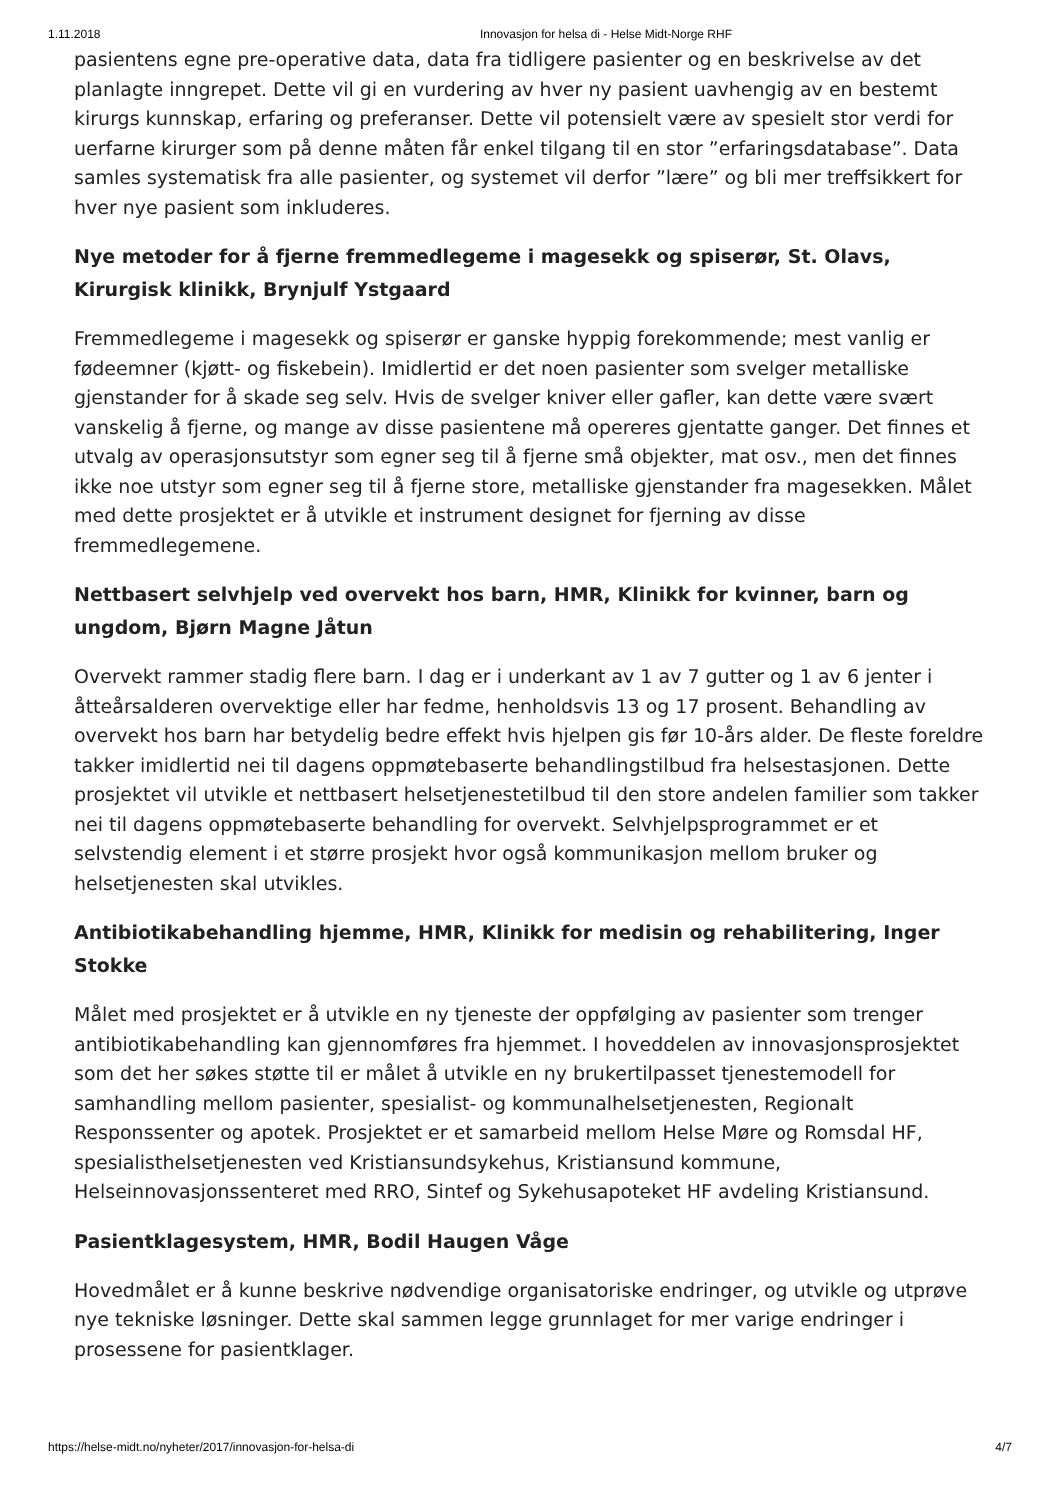1.11.2018 Innovasjon for helsa di - Helse Midt-Norge RHF
pasientens egne pre-operative data, data fra tidligere pasienter og en beskrivelse av det planlagte inngrepet. Dette vil gi en vurdering av hver ny pasient uavhengig av en bestemt kirurgs kunnskap, erfaring og preferanser. Dette vil potensielt være av spesielt stor verdi for uerfarne kirurger som på denne måten får enkel tilgang til en stor ”erfaringsdatabase”. Data samles systematisk fra alle pasienter, og systemet vil derfor ”lære” og bli mer treffsikkert for hver nye pasient som inkluderes.
Nye metoder for å fjerne fremmedlegeme i magesekk og spiserør, St. Olavs, Kirurgisk klinikk, Brynjulf Ystgaard
Fremmedlegeme i magesekk og spiserør er ganske hyppig forekommende; mest vanlig er fødeemner (kjøtt- og fiskebein). Imidlertid er det noen pasienter som svelger metalliske gjenstander for å skade seg selv. Hvis de svelger kniver eller gafler, kan dette være svært vanskelig å fjerne, og mange av disse pasientene må opereres gjentatte ganger. Det finnes et utvalg av operasjonsutstyr som egner seg til å fjerne små objekter, mat osv., men det finnes ikke noe utstyr som egner seg til å fjerne store, metalliske gjenstander fra magesekken. Målet med dette prosjektet er å utvikle et instrument designet for fjerning av disse fremmedlegemene.
Nettbasert selvhjelp ved overvekt hos barn, HMR, Klinikk for kvinner, barn og ungdom, Bjørn Magne Jåtun
Overvekt rammer stadig flere barn. I dag er i underkant av 1 av 7 gutter og 1 av 6 jenter i åtteårsalderen overvektige eller har fedme, henholdsvis 13 og 17 prosent. Behandling av overvekt hos barn har betydelig bedre effekt hvis hjelpen gis før 10-års alder. De fleste foreldre takker imidlertid nei til dagens oppmøtebaserte behandlingstilbud fra helsestasjonen. Dette prosjektet vil utvikle et nettbasert helsetjenestetilbud til den store andelen familier som takker nei til dagens oppmøtebaserte behandling for overvekt. Selvhjelpsprogrammet er et selvstendig element i et større prosjekt hvor også kommunikasjon mellom bruker og helsetjenesten skal utvikles.
Antibiotikabehandling hjemme, HMR, Klinikk for medisin og rehabilitering, Inger Stokke
Målet med prosjektet er å utvikle en ny tjeneste der oppfølging av pasienter som trenger antibiotikabehandling kan gjennomføres fra hjemmet. I hoveddelen av innovasjonsprosjektet som det her søkes støtte til er målet å utvikle en ny brukertilpasset tjenestemodell for samhandling mellom pasienter, spesialist- og kommunalhelsetjenesten, Regionalt Responssenter og apotek. Prosjektet er et samarbeid mellom Helse Møre og Romsdal HF, spesialisthelsetjenesten ved Kristiansundsykehus, Kristiansund kommune, Helseinnovasjonssenteret med RRO, Sintef og Sykehusapoteket HF avdeling Kristiansund.
Pasientklagesystem, HMR, Bodil Haugen Våge
Hovedmålet er å kunne beskrive nødvendige organisatoriske endringer, og utvikle og utprøve nye tekniske løsninger. Dette skal sammen legge grunnlaget for mer varige endringer i prosessene for pasientklager.
https://helse-midt.no/nyheter/2017/innovasjon-for-helsa-di 4/7